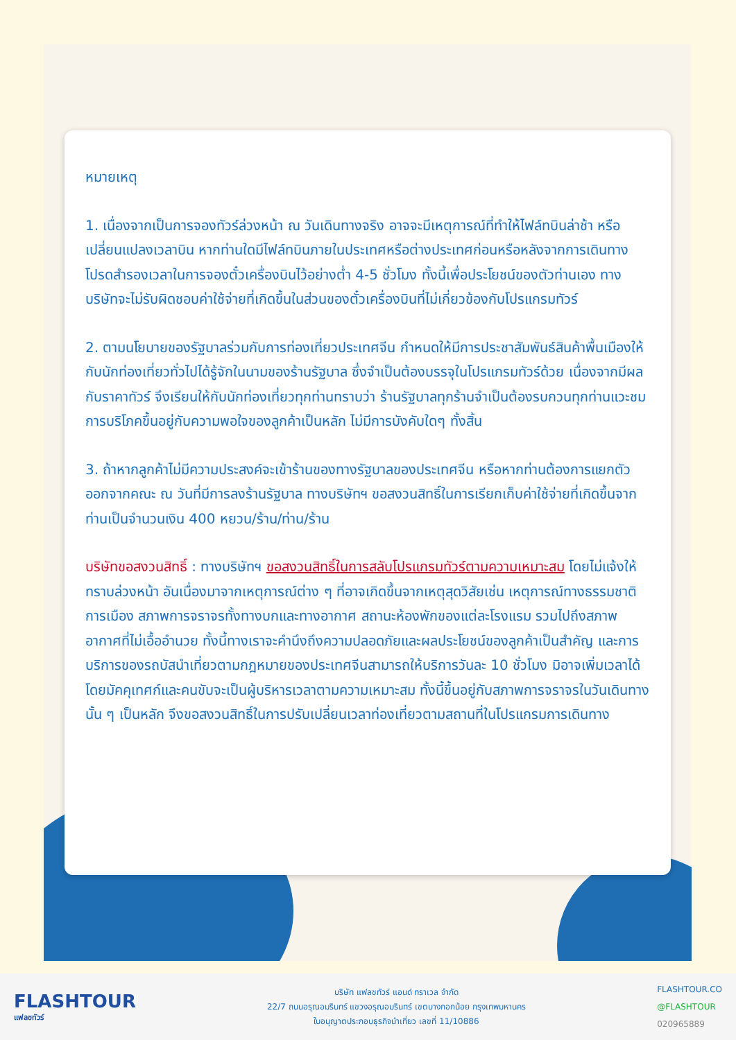หมายเหตุ
1. เนื่องจากเป็นการจองทัวร์ล่วงหน้า ณ วันเดินทางจริง อาจจะมีเหตุการณ์ที่ทำให้ไฟล์ทบินล่าช้า หรือเปลี่ยนแปลงเวลาบิน หากท่านใดมีไฟล์ทบินภายในประเทศหรือต่างประเทศก่อนหรือหลังจากการเดินทาง โปรดสำรองเวลาในการจองตั๋วเครื่องบินไว้อย่างต่ำ 4-5 ชั่วโมง ทั้งนี้เพื่อประโยชน์ของตัวท่านเอง ทางบริษัทจะไม่รับผิดชอบค่าใช้จ่ายที่เกิดขึ้นในส่วนของตั๋วเครื่องบินที่ไม่เกี่ยวข้องกับโปรแกรมทัวร์
2. ตามนโยบายของรัฐบาลร่วมกับการท่องเที่ยวประเทศจีน กำหนดให้มีการประชาสัมพันธ์สินค้าพื้นเมืองให้กับนักท่องเที่ยวทั่วไปได้รู้จักในนามของร้านรัฐบาล ซึ่งจำเป็นต้องบรรจุในโปรแกรมทัวร์ด้วย เนื่องจากมีผลกับราคาทัวร์ จึงเรียนให้กับนักท่องเที่ยวทุกท่านทราบว่า ร้านรัฐบาลทุกร้านจำเป็นต้องรบกวนทุกท่านแวะชม การบริโภคขึ้นอยู่กับความพอใจของลูกค้าเป็นหลัก ไม่มีการบังคับใดๆ ทั้งสิ้น
3. ถ้าหากลูกค้าไม่มีความประสงค์จะเข้าร้านของทางรัฐบาลของประเทศจีน หรือหากท่านต้องการแยกตัวออกจากคณะ ณ วันที่มีการลงร้านรัฐบาล ทางบริษัทฯ ขอสงวนสิทธิ์ในการเรียกเก็บค่าใช้จ่ายที่เกิดขึ้นจากท่านเป็นจำนวนเงิน 400 หยวน/ร้าน/ท่าน/ร้าน
บริษัทขอสงวนสิทธิ์ : ทางบริษัทฯ ขอสงวนสิทธิ์ในการสลับโปรแกรมทัวร์ตามความเหมาะสม โดยไม่แจ้งให้ทราบล่วงหน้า อันเนื่องมาจากเหตุการณ์ต่าง ๆ ที่อาจเกิดขึ้นจากเหตุสุดวิสัยเช่น เหตุการณ์ทางธรรมชาติ การเมือง สภาพการจราจรทั้งทางบกและทางอากาศ สถานะห้องพักของแต่ละโรงแรม รวมไปถึงสภาพอากาศที่ไม่เอื้ออำนวย ทั้งนี้ทางเราจะคำนึงถึงความปลอดภัยและผลประโยชน์ของลูกค้าเป็นสำคัญ และการบริการของรถบัสนำเที่ยวตามกฎหมายของประเทศจีนสามารถให้บริการวันละ 10 ชั่วโมง มิอาจเพิ่มเวลาได้โดยมัคคุเทศก์และคนขับจะเป็นผู้บริหารเวลาตามความเหมาะสม ทั้งนี้ขึ้นอยู่กับสภาพการจราจรในวันเดินทางนั้น ๆ เป็นหลัก จึงขอสงวนสิทธิ์ในการปรับเปลี่ยนเวลาท่องเที่ยวตามสถานที่ในโปรแกรมการเดินทาง
FLASHTOUR
แฟลชทัวร์
บริษัท แฟลชทัวร์ แอนด์ ทราเวล จำกัด
22/7 ถนนอรุณอมรินทร์ แขวงอรุณอมรินทร์ เขตบางกอกน้อย กรุงเทพมหานคร
ใบอนุญาตประกอบธุรกิจนำเที่ยว เลขที่ 11/10886
FLASHTOUR.CO
@FLASHTOUR
020965889